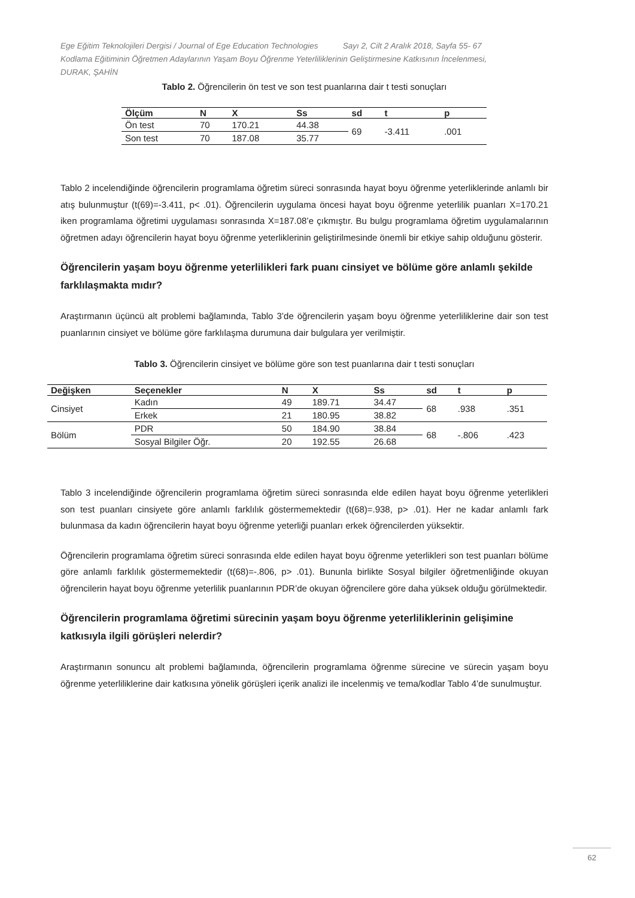Ege Eğitim Teknolojileri Dergisi / Journal of Ege Education Technologies Sayı 2, Cilt 2 Aralık 2018, Sayfa 55- 67
Kodlama Eğitiminin Öğretmen Adaylarının Yaşam Boyu Öğrenme Yeterliliklerinin Geliştirmesine Katkısının İncelenmesi,
DURAK, ŞAHİN
Tablo 2. Öğrencilerin ön test ve son test puanlarına dair t testi sonuçları
| Ölçüm | N | X | Ss | sd | t | p |
| --- | --- | --- | --- | --- | --- | --- |
| Ön test | 70 | 170.21 | 44.38 | 69 | -3.411 | .001 |
| Son test | 70 | 187.08 | 35.77 | | | |
Tablo 2 incelendiğinde öğrencilerin programlama öğretim süreci sonrasında hayat boyu öğrenme yeterliklerinde anlamlı bir atış bulunmuştur (t(69)=-3.411, p< .01). Öğrencilerin uygulama öncesi hayat boyu öğrenme yeterlilik puanları X=170.21 iken programlama öğretimi uygulaması sonrasında X=187.08’e çıkmıştır. Bu bulgu programlama öğretim uygulamalarının öğretmen adayı öğrencilerin hayat boyu öğrenme yeterliklerinin geliştirilmesinde önemli bir etkiye sahip olduğunu gösterir.
Öğrencilerin yaşam boyu öğrenme yeterlilikleri fark puanı cinsiyet ve bölüme göre anlamlı şekilde farklılaşmakta mıdır?
Araştırmanın üçüncü alt problemi bağlamında, Tablo 3’de öğrencilerin yaşam boyu öğrenme yeterliliklerine dair son test puanlarının cinsiyet ve bölüme göre farklılaşma durumuna dair bulgulara yer verilmiştir.
Tablo 3. Öğrencilerin cinsiyet ve bölüme göre son test puanlarına dair t testi sonuçları
| Değişken | Seçenekler | N | X | Ss | sd | t | p |
| --- | --- | --- | --- | --- | --- | --- | --- |
| Cinsiyet | Kadın | 49 | 189.71 | 34.47 | 68 | .938 | .351 |
| | Erkek | 21 | 180.95 | 38.82 | | | |
| Bölüm | PDR | 50 | 184.90 | 38.84 | 68 | -.806 | .423 |
| | Sosyal Bilgiler Öğr. | 20 | 192.55 | 26.68 | | | |
Tablo 3 incelendiğinde öğrencilerin programlama öğretim süreci sonrasında elde edilen hayat boyu öğrenme yeterlikleri son test puanları cinsiyete göre anlamlı farklılık göstermemektedir (t(68)=.938, p> .01). Her ne kadar anlamlı fark bulunmasa da kadın öğrencilerin hayat boyu öğrenme yeterliği puanları erkek öğrencilerden yüksektir.
Öğrencilerin programlama öğretim süreci sonrasında elde edilen hayat boyu öğrenme yeterlikleri son test puanları bölüme göre anlamlı farklılık göstermemektedir (t(68)=-.806, p> .01). Bununla birlikte Sosyal bilgiler öğretmenliğinde okuyan öğrencilerin hayat boyu öğrenme yeterlilik puanlarının PDR’de okuyan öğrencilere göre daha yüksek olduğu görülmektedir.
Öğrencilerin programlama öğretimi sürecinin yaşam boyu öğrenme yeterliliklerinin gelişimine katkısıyla ilgili görüşleri nelerdir?
Araştırmanın sonuncu alt problemi bağlamında, öğrencilerin programlama öğrenme sürecine ve sürecin yaşam boyu öğrenme yeterliliklerine dair katkısına yönelik görüşleri içerik analizi ile incelenmiş ve tema/kodlar Tablo 4’de sunulmuştur.
62